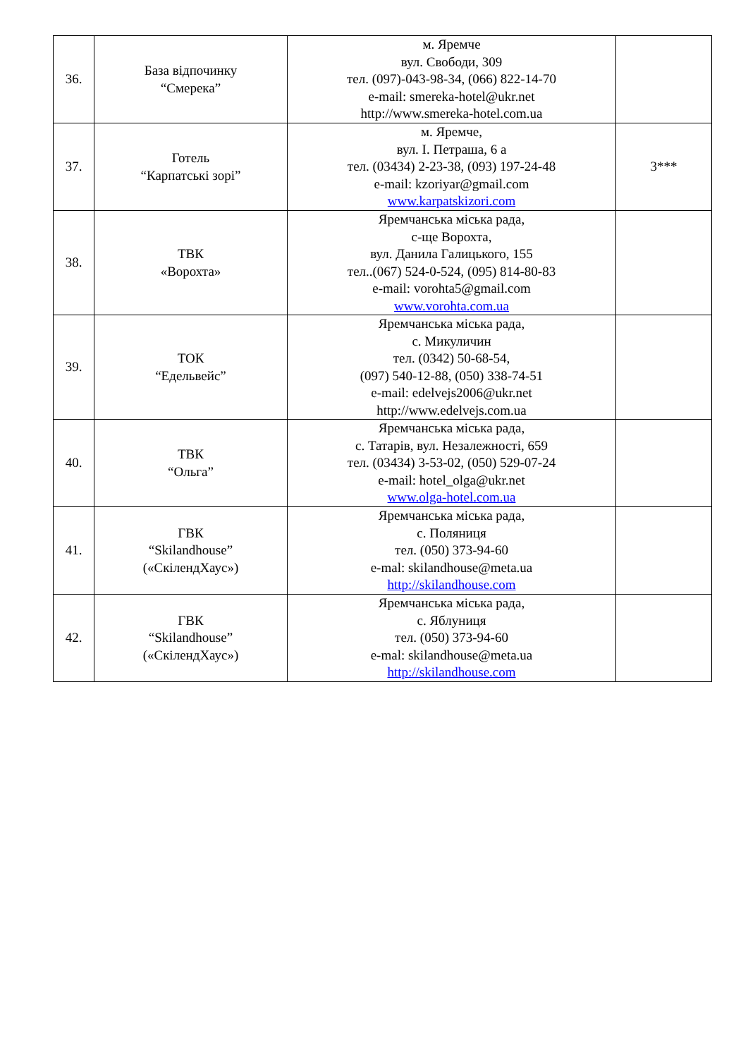| 36. | База відпочинку “Смерека” | м. Яремче вул. Свободи, 309 тел. (097)-043-98-34, (066) 822-14-70 e-mail: smereka-hotel@ukr.net http://www.smereka-hotel.com.ua | |
| 37. | Готель “Карпатські зорі” | м. Яремче, вул. І. Петраша, 6 а тел. (03434) 2-23-38, (093) 197-24-48 e-mail: kzoriyar@gmail.com www.karpatskizori.com | 3*** |
| 38. | ТВК «Ворохта» | Яремчанська міська рада, с-ще Ворохта, вул. Данила Галицького, 155 тел..(067) 524-0-524, (095) 814-80-83 e-mail: vorohta5@gmail.com www.vorohta.com.ua | |
| 39. | ТОК “Едельвейс” | Яремчанська міська рада, с. Микуличин тел. (0342) 50-68-54, (097) 540-12-88, (050) 338-74-51 e-mail: edelvejs2006@ukr.net http://www.edelvejs.com.ua | |
| 40. | ТВК “Ольга” | Яремчанська міська рада, с. Татарів, вул. Незалежності, 659 тел. (03434) 3-53-02, (050) 529-07-24 e-mail: hotel_olga@ukr.net www.olga-hotel.com.ua | |
| 41. | ГВК “Skilandhouse” («СкілендХаус») | Яремчанська міська рада, с. Поляниця тел. (050) 373-94-60 e-mal: skilandhouse@meta.ua http://skilandhouse.com | |
| 42. | ГВК “Skilandhouse” («СкілендХаус») | Яремчанська міська рада, с. Яблуниця тел. (050) 373-94-60 e-mal: skilandhouse@meta.ua http://skilandhouse.com | |